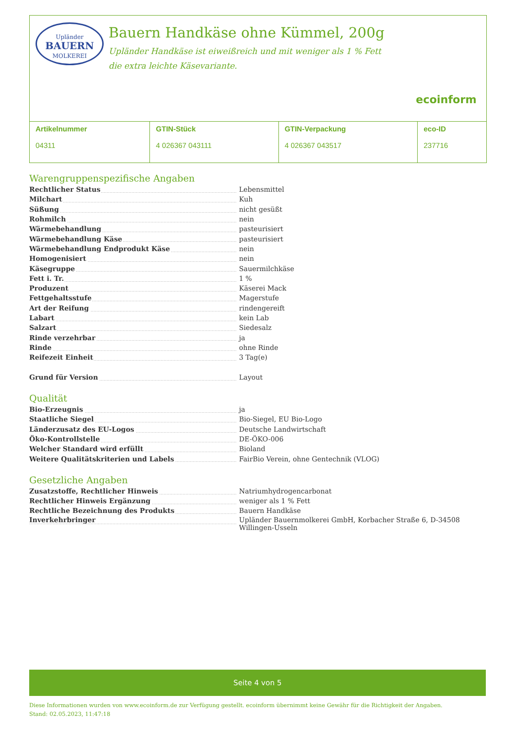Upländer
BAUERN
MOLKEREI
Bauern Handkäse ohne Kümmel, 200g
Upländer Handkäse ist eiweißreich und mit weniger als 1 % Fett die extra leichte Käsevariante.
ecoinform
| Artikelnummer 04311 | GTIN-Stück 4 026367 043111 | GTIN-Verpackung 4 026367 043517 | eco-ID 237716 |
Warengruppenspezifische Angaben
| Rechtlicher Status | Lebensmittel |
| Milchart | Kuh |
| Süßung | nicht gesüßt |
| Rohmilch | nein |
| Wärmebehandlung | pasteurisiert |
| Wärmebehandlung Käse | pasteurisiert |
| Wärmebehandlung Endprodukt Käse | nein |
| Homogenisiert | nein |
| Käsegruppe | Sauermilchkäse |
| Fett i. Tr. | 1 % |
| Produzent | Käserei Mack |
| Fettgehaltsstufe | Magerstufe |
| Art der Reifung | rindengereift |
| Labart | kein Lab |
| Salzart | Siedesalz |
| Rinde verzehrbar | ja |
| Rinde | ohne Rinde |
| Reifezeit Einheit | 3 Tag(e) |
| Grund für Version | Layout |
Qualität
| Bio-Erzeugnis | ja |
| Staatliche Siegel | Bio-Siegel, EU Bio-Logo |
| Länderzusatz des EU-Logos | Deutsche Landwirtschaft |
| Öko-Kontrollstelle | DE-ÖKO-006 |
| Welcher Standard wird erfüllt | Bioland |
| Weitere Qualitätskriterien und Labels | FairBio Verein, ohne Gentechnik (VLOG) |
Gesetzliche Angaben
| Zusatzstoffe, Rechtlicher Hinweis | Natriumhydrogencarbonat |
| Rechtlicher Hinweis Ergänzung | weniger als 1 % Fett |
| Rechtliche Bezeichnung des Produkts | Bauern Handkäse |
| Inverkehrbringer | Upländer Bauernmolkerei GmbH, Korbacher Straße 6, D-34508 Willingen-Usseln |
Seite 4 von 5
Diese Informationen wurden von www.ecoinform.de zur Verfügung gestellt. ecoinform übernimmt keine Gewähr für die Richtigkeit der Angaben.
Stand: 02.05.2023, 11:47:18